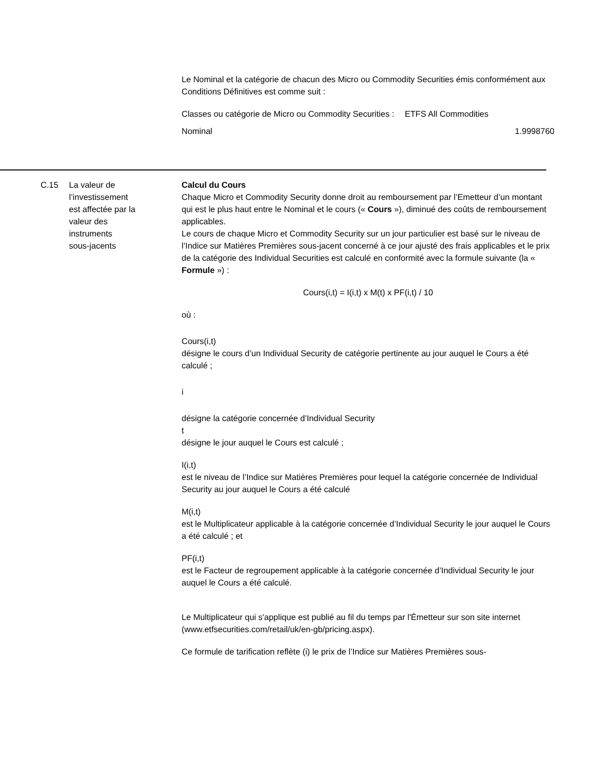Le Nominal et la catégorie de chacun des Micro ou Commodity Securities émis conformément aux Conditions Définitives est comme suit :
| Classes ou catégorie de Micro ou Commodity Securities : | ETFS All Commodities |
| Nominal | 1.9998760 |
C.15 La valeur de
l’investissement
est affectée par la
valeur des
instruments
sous-jacents
Calcul du Cours
Chaque Micro et Commodity Security donne droit au remboursement par l’Emetteur d’un montant qui est le plus haut entre le Nominal et le cours (« Cours »), diminué des coûts de remboursement applicables.
Le cours de chaque Micro et Commodity Security sur un jour particulier est basé sur le niveau de l’Indice sur Matières Premières sous-jacent concerné à ce jour ajusté des frais applicables et le prix de la catégorie des Individual Securities est calculé en conformité avec la formule suivante (la « Formule ») :
Cours(i,t) = I(i,t) x M(t) x PF(i,t) / 10
où :
Cours(i,t)
désigne le cours d’un Individual Security de catégorie pertinente au jour auquel le Cours a été calculé ;
i
désigne la catégorie concernée d’Individual Security
t
désigne le jour auquel le Cours est calculé ;
I(i,t)
est le niveau de l’Indice sur Matières Premières pour lequel la catégorie concernée de Individual Security au jour auquel le Cours a été calculé
M(i,t)
est le Multiplicateur applicable à la catégorie concernée d’Individual Security le jour auquel le Cours a été calculé ; et
PF(i,t)
est le Facteur de regroupement applicable à la catégorie concernée d’Individual Security le jour auquel le Cours a été calculé.
Le Multiplicateur qui s'applique est publié au fil du temps par l'Émetteur sur son site internet (www.etfsecurities.com/retail/uk/en-gb/pricing.aspx).
Ce formule de tarification reflète (i) le prix de l’Indice sur Matières Premières sous-